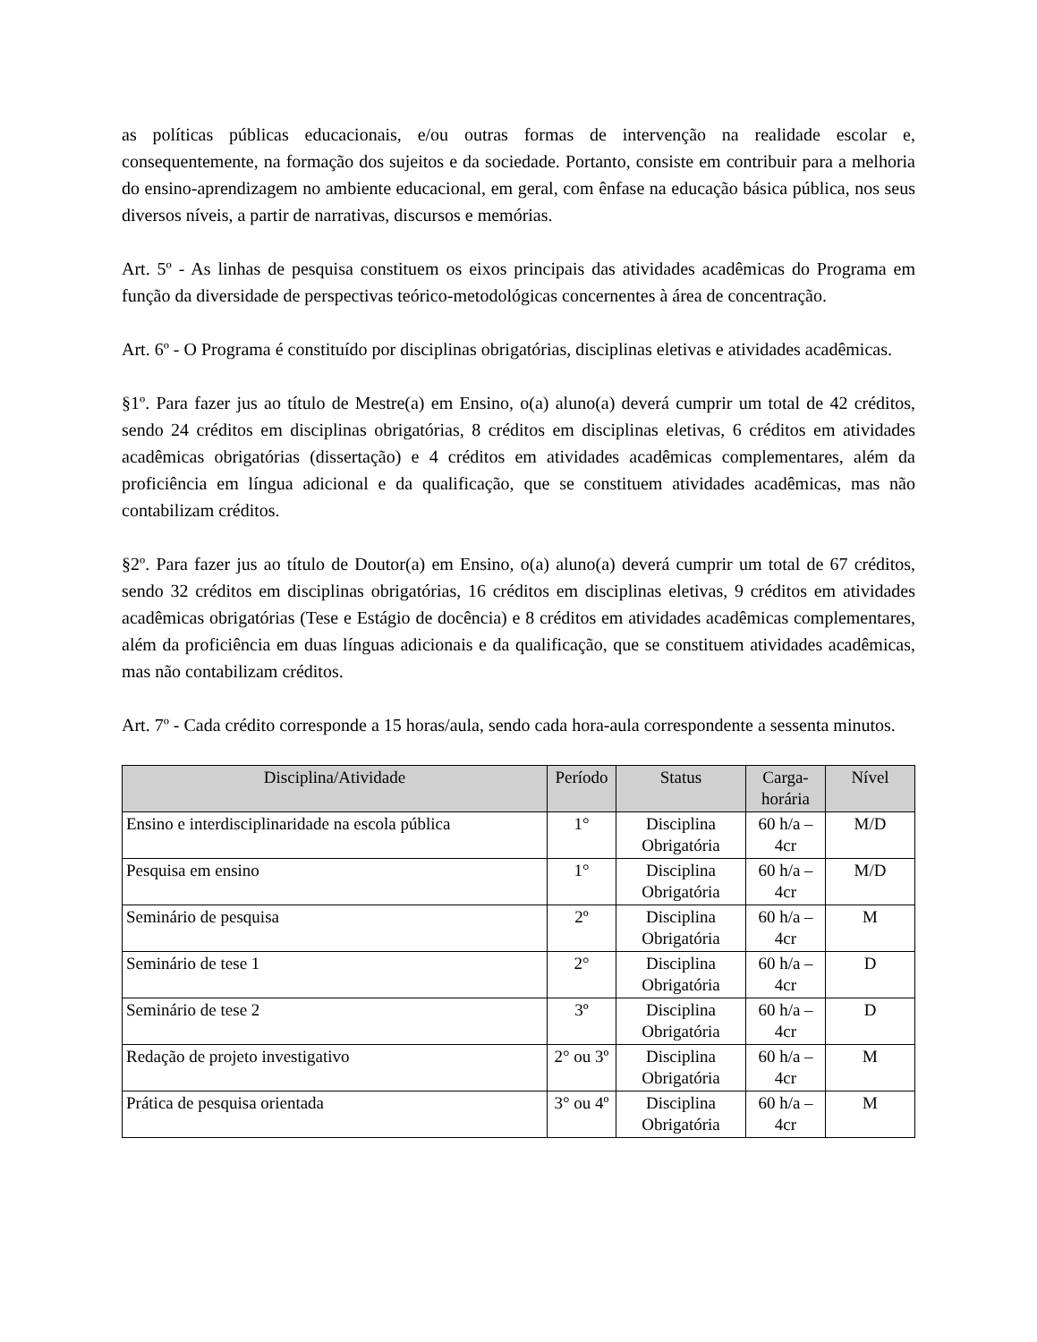as políticas públicas educacionais, e/ou outras formas de intervenção na realidade escolar e, consequentemente, na formação dos sujeitos e da sociedade. Portanto, consiste em contribuir para a melhoria do ensino-aprendizagem no ambiente educacional, em geral, com ênfase na educação básica pública, nos seus diversos níveis, a partir de narrativas, discursos e memórias.
Art. 5º - As linhas de pesquisa constituem os eixos principais das atividades acadêmicas do Programa em função da diversidade de perspectivas teórico-metodológicas concernentes à área de concentração.
Art. 6º - O Programa é constituído por disciplinas obrigatórias, disciplinas eletivas e atividades acadêmicas.
§1º. Para fazer jus ao título de Mestre(a) em Ensino, o(a) aluno(a) deverá cumprir um total de 42 créditos, sendo 24 créditos em disciplinas obrigatórias, 8 créditos em disciplinas eletivas, 6 créditos em atividades acadêmicas obrigatórias (dissertação) e 4 créditos em atividades acadêmicas complementares, além da proficiência em língua adicional e da qualificação, que se constituem atividades acadêmicas, mas não contabilizam créditos.
§2º. Para fazer jus ao título de Doutor(a) em Ensino, o(a) aluno(a) deverá cumprir um total de 67 créditos, sendo 32 créditos em disciplinas obrigatórias, 16 créditos em disciplinas eletivas, 9 créditos em atividades acadêmicas obrigatórias (Tese e Estágio de docência) e 8 créditos em atividades acadêmicas complementares, além da proficiência em duas línguas adicionais e da qualificação, que se constituem atividades acadêmicas, mas não contabilizam créditos.
Art. 7º - Cada crédito corresponde a 15 horas/aula, sendo cada hora-aula correspondente a sessenta minutos.
| Disciplina/Atividade | Período | Status | Carga-horária | Nível |
| --- | --- | --- | --- | --- |
| Ensino e interdisciplinaridade na escola pública | 1° | Disciplina Obrigatória | 60 h/a – 4cr | M/D |
| Pesquisa em ensino | 1° | Disciplina Obrigatória | 60 h/a – 4cr | M/D |
| Seminário de pesquisa | 2º | Disciplina Obrigatória | 60 h/a – 4cr | M |
| Seminário de tese 1 | 2° | Disciplina Obrigatória | 60 h/a – 4cr | D |
| Seminário de tese 2 | 3º | Disciplina Obrigatória | 60 h/a – 4cr | D |
| Redação de projeto investigativo | 2° ou 3º | Disciplina Obrigatória | 60 h/a – 4cr | M |
| Prática de pesquisa orientada | 3° ou 4º | Disciplina Obrigatória | 60 h/a – 4cr | M |